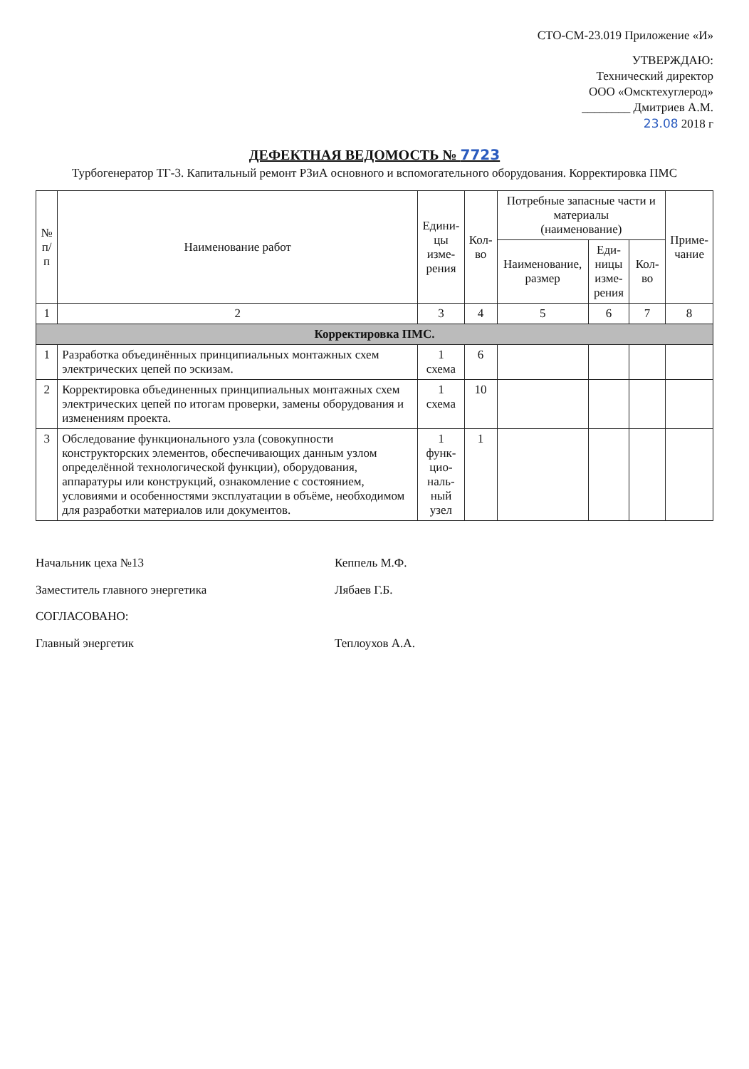СТО-СМ-23.019 Приложение «И»
УТВЕРЖДАЮ:
Технический директор
ООО «Омсктехуглерод»
________ Дмитриев А.М.
23.08 2018 г
ДЕФЕКТНАЯ ВЕДОМОСТЬ № 7723
Турбогенератор ТГ-3. Капитальный ремонт РЗиА основного и вспомогательного оборудования. Корректировка ПМС
| № п/п | Наименование работ | Едини- цы изме- рения | Кол- во | Потребные запасные части и материалы (наименование) | | | Приме- чание |
| --- | --- | --- | --- | --- | --- | --- | --- |
| | | | | Наименование, размер | Еди- ницы изме- рения | Кол-во | |
| 1 | 2 | 3 | 4 | 5 | 6 | 7 | 8 |
| Корректировка ПМС. | | | | | | | |
| 1 | Разработка объединённых принципиальных монтажных схем электрических цепей по эскизам. | 1 схема | 6 | | | | |
| 2 | Корректировка объединенных принципиальных монтажных схем электрических цепей по итогам проверки, замены оборудования и изменениям проекта. | 1 схема | 10 | | | | |
| 3 | Обследование функционального узла (совокупности конструкторских элементов, обеспечивающих данным узлом определённой технологической функции), оборудования, аппаратуры или конструкций, ознакомление с состоянием, условиями и особенностями эксплуатации в объёме, необходимом для разработки материалов или документов. | 1 функ- цио- наль- ный узел | 1 | | | | |
Начальник цеха №13 Кеппель М.Ф.
Заместитель главного энергетика Лябаев Г.Б.
СОГЛАСОВАНО:
Главный энергетик Теплоухов А.А.